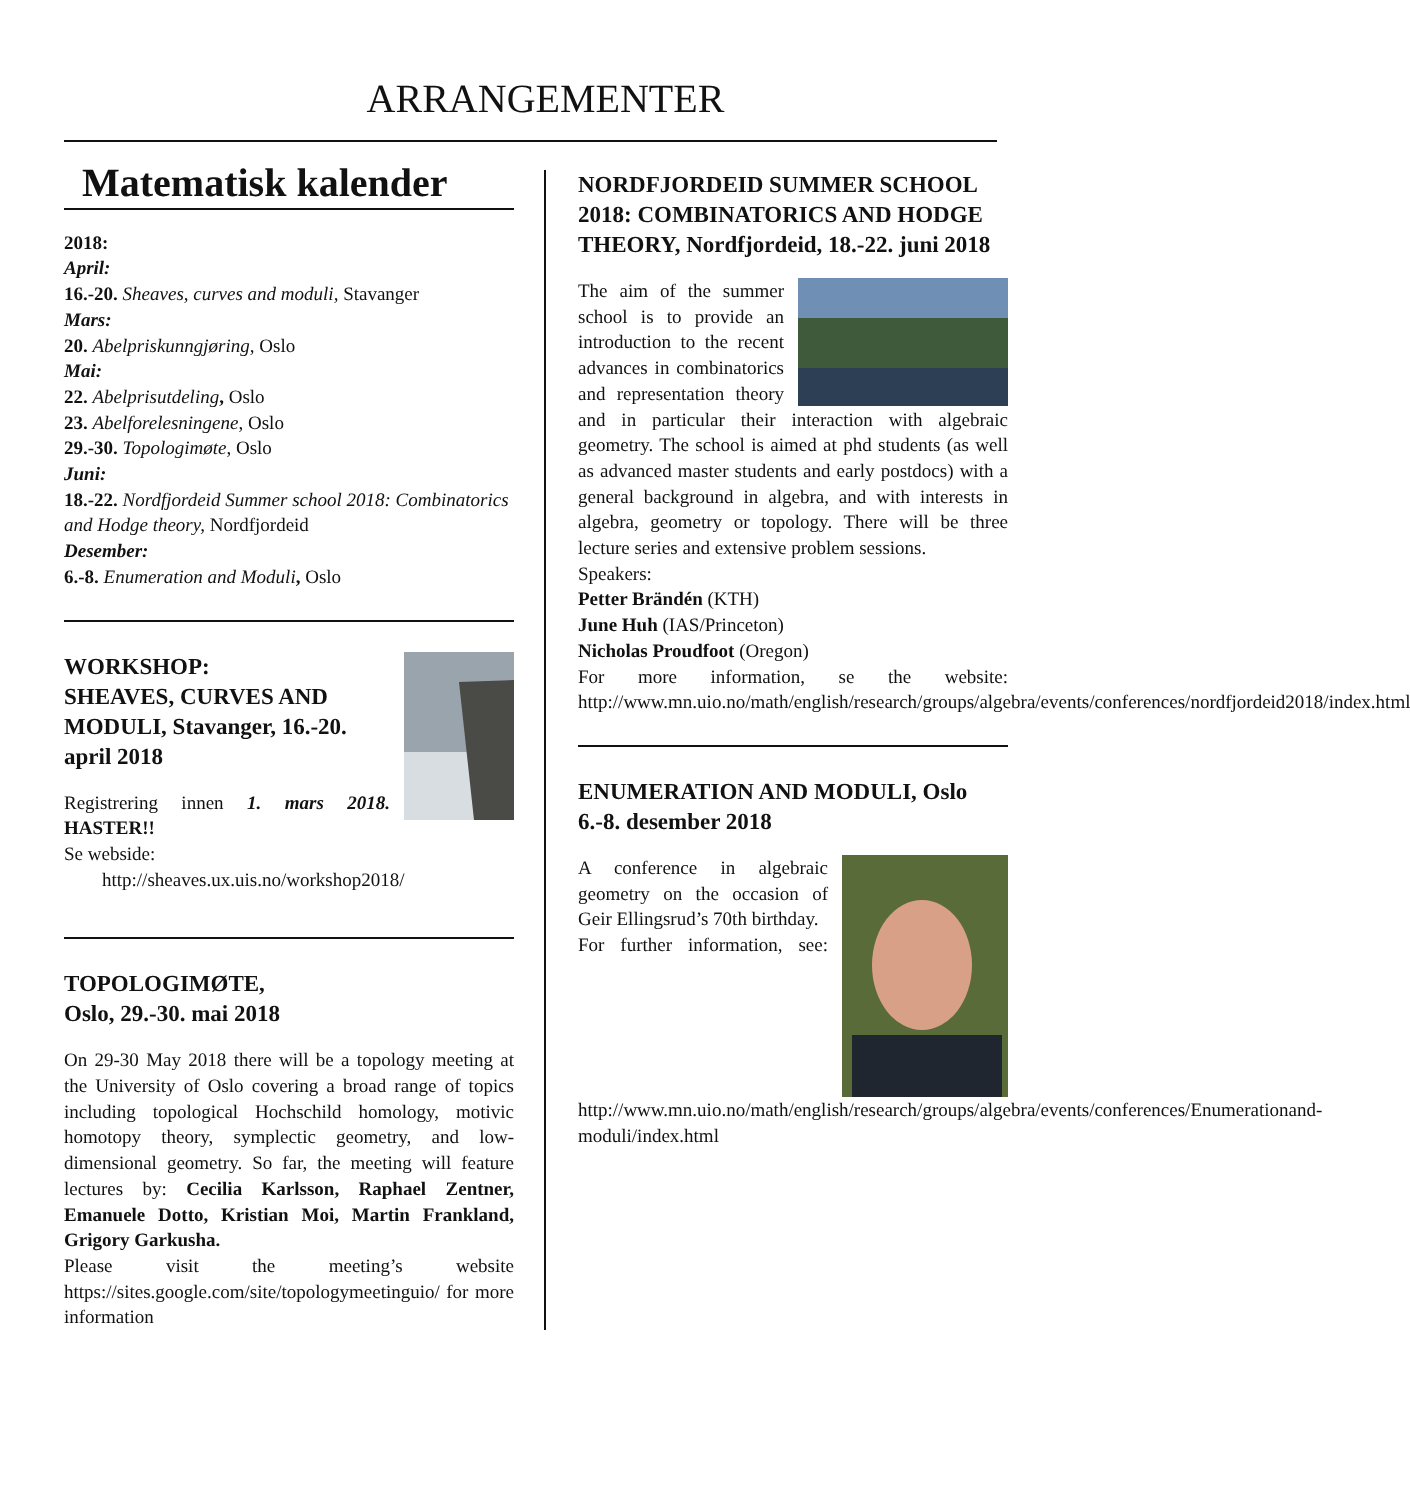ARRANGEMENTER
Matematisk kalender
2018:
April:
16.-20. Sheaves, curves and moduli, Stavanger
Mars:
20. Abelpriskunngjøring, Oslo
Mai:
22. Abelprisutdeling, Oslo
23. Abelforelesningene, Oslo
29.-30. Topologimøte, Oslo
Juni:
18.-22. Nordfjordeid Summer school 2018: Combinatorics and Hodge theory, Nordfjordeid
Desember:
6.-8. Enumeration and Moduli, Oslo
WORKSHOP:
SHEAVES, CURVES AND MODULI, Stavanger, 16.-20. april 2018
Registrering innen 1. mars 2018. HASTER!!
Se webside:
http://sheaves.ux.uis.no/workshop2018/
TOPOLOGIMØTE,
Oslo, 29.-30. mai 2018
On 29-30 May 2018 there will be a topology meeting at the University of Oslo covering a broad range of topics including topological Hochschild homology, motivic homotopy theory, symplectic geometry, and low-dimensional geometry. So far, the meeting will feature lectures by: Cecilia Karlsson, Raphael Zentner, Emanuele Dotto, Kristian Moi, Martin Frankland, Grigory Garkusha.
Please visit the meeting’s website https://sites.google.com/site/topologymeetinguio/ for more information
NORDFJORDEID SUMMER SCHOOL 2018: COMBINATORICS AND HODGE THEORY, Nordfjordeid, 18.-22. juni 2018
The aim of the summer school is to provide an introduction to the recent advances in combinatorics and representation theory and in particular their interaction with algebraic geometry. The school is aimed at phd students (as well as advanced master students and early postdocs) with a general background in algebra, and with interests in algebra, geometry or topology. There will be three lecture series and extensive problem sessions.
Speakers:
Petter Brändén (KTH)
June Huh (IAS/Princeton)
Nicholas Proudfoot (Oregon)
For more information, se the website: http://www.mn.uio.no/math/english/research/groups/algebra/events/conferences/nordfjordeid2018/index.html
ENUMERATION AND MODULI, Oslo 6.-8. desember 2018
A conference in algebraic geometry on the occasion of Geir Ellingsrud’s 70th birthday.
For further information, see: http://www.mn.uio.no/math/english/research/groups/algebra/events/conferences/Enumerationand-moduli/index.html